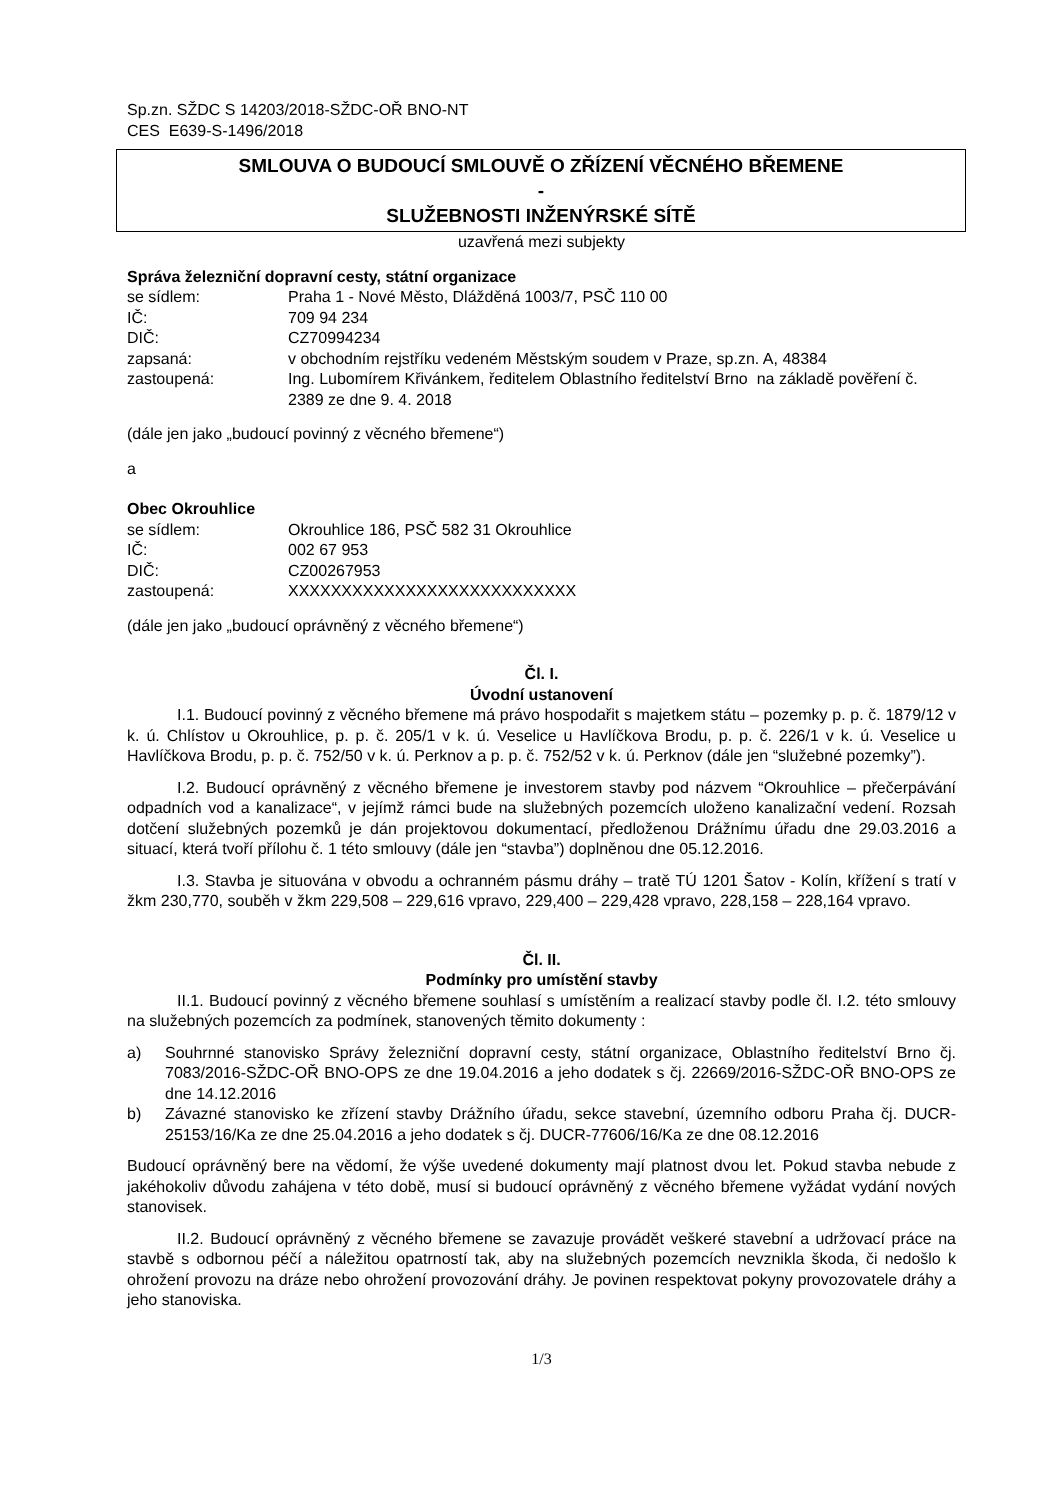Sp.zn. SŽDC S 14203/2018-SŽDC-OŘ BNO-NT
CES E639-S-1496/2018
SMLOUVA O BUDOUCÍ SMLOUVĚ O ZŘÍZENÍ VĚCNÉHO BŘEMENE
-
SLUŽEBNOSTI INŽENÝRSKÉ SÍTĚ
uzavřená mezi subjekty
Správa železniční dopravní cesty, státní organizace
se sídlem: Praha 1 - Nové Město, Dlážděná 1003/7, PSČ 110 00
IČ: 709 94 234
DIČ: CZ70994234
zapsaná: v obchodním rejstříku vedeném Městským soudem v Praze, sp.zn. A, 48384
zastoupená: Ing. Lubomírem Křivánkem, ředitelem Oblastního ředitelství Brno na základě pověření č. 2389 ze dne 9. 4. 2018
(dále jen jako „budoucí povinný z věcného břemene“)
a
Obec Okrouhlice
se sídlem: Okrouhlice 186, PSČ 582 31 Okrouhlice
IČ: 002 67 953
DIČ: CZ00267953
zastoupená: XXXXXXXXXXXXXXXXXXXXXXXXXXX
(dále jen jako „budoucí oprávněný z věcného břemene“)
Čl. I.
Úvodní ustanovení
I.1. Budoucí povinný z věcného břemene má právo hospodařit s majetkem státu – pozemky p. p. č. 1879/12 v k. ú. Chlístov u Okrouhlice, p. p. č. 205/1 v k. ú. Veselice u Havlíčkova Brodu, p. p. č. 226/1 v k. ú. Veselice u Havlíčkova Brodu, p. p. č. 752/50 v k. ú. Perknov a p. p. č. 752/52 v k. ú. Perknov (dále jen “služebné pozemky”).
I.2. Budoucí oprávněný z věcného břemene je investorem stavby pod názvem “Okrouhlice – přečerpávání odpadních vod a kanalizace“, v jejímž rámci bude na služebných pozemcích uloženo kanalizační vedení. Rozsah dotčení služebných pozemků je dán projektovou dokumentací, předloženou Drážnímu úřadu dne 29.03.2016 a situací, která tvoří přílohu č. 1 této smlouvy (dále jen “stavba”) doplněnou dne 05.12.2016.
I.3. Stavba je situována v obvodu a ochranném pásmu dráhy – tratě TÚ 1201 Šatov - Kolín, křížení s tratí v žkm 230,770, souběh v žkm 229,508 – 229,616 vpravo, 229,400 – 229,428 vpravo, 228,158 – 228,164 vpravo.
Čl. II.
Podmínky pro umístění stavby
II.1. Budoucí povinný z věcného břemene souhlasí s umístěním a realizací stavby podle čl. I.2. této smlouvy na služebných pozemcích za podmínek, stanovených těmito dokumenty :
a) Souhrnné stanovisko Správy železniční dopravní cesty, státní organizace, Oblastního ředitelství Brno čj. 7083/2016-SŽDC-OŘ BNO-OPS ze dne 19.04.2016 a jeho dodatek s čj. 22669/2016-SŽDC-OŘ BNO-OPS ze dne 14.12.2016
b) Závazné stanovisko ke zřízení stavby Drážního úřadu, sekce stavební, územního odboru Praha čj. DUCR-25153/16/Ka ze dne 25.04.2016 a jeho dodatek s čj. DUCR-77606/16/Ka ze dne 08.12.2016
Budoucí oprávněný bere na vědomí, že výše uvedené dokumenty mají platnost dvou let. Pokud stavba nebude z jakéhokoliv důvodu zahájena v této době, musí si budoucí oprávněný z věcného břemene vyžádat vydání nových stanovisek.
II.2. Budoucí oprávněný z věcného břemene se zavazuje provádět veškeré stavební a udržovací práce na stavbě s odbornou péčí a náležitou opatrností tak, aby na služebných pozemcích nevznikla škoda, či nedošlo k ohrožení provozu na dráze nebo ohrožení provozování dráhy. Je povinen respektovat pokyny provozovatele dráhy a jeho stanoviska.
1/3